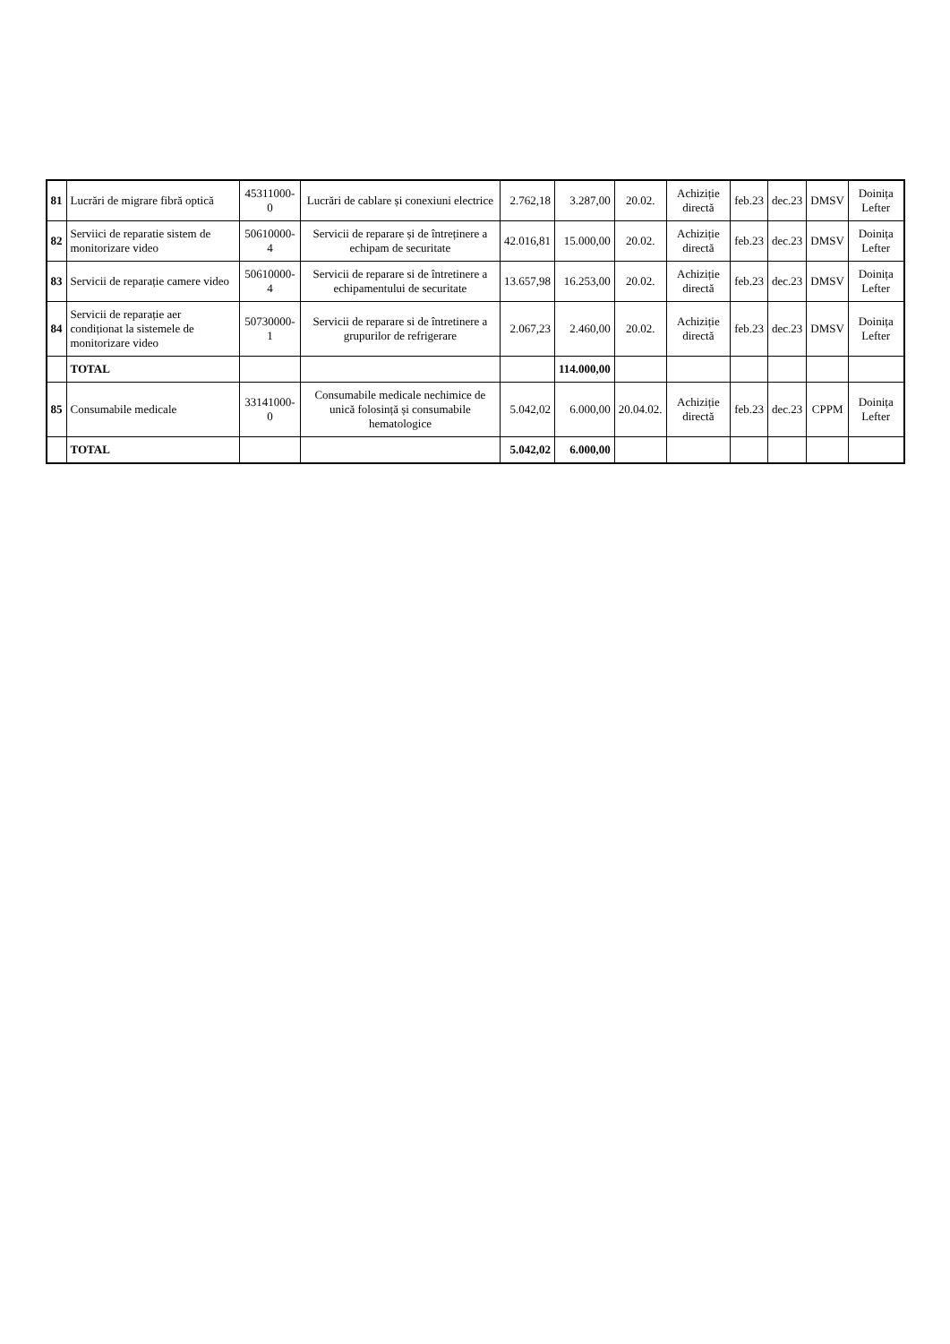| 81 | Lucrări de migrare fibră optică | 45311000-0 | Lucrări de cablare și conexiuni electrice | 2.762,18 | 3.287,00 | 20.02. | Achiziție directă | feb.23 | dec.23 | DMSV | Doinița Lefter |
| 82 | Serviici de reparatie sistem de monitorizare video | 50610000-4 | Servicii de reparare și de întreținere a echipam de securitate | 42.016,81 | 15.000,00 | 20.02. | Achiziție directă | feb.23 | dec.23 | DMSV | Doinița Lefter |
| 83 | Servicii de reparație camere video | 50610000-4 | Servicii de reparare si de întretinere a echipamentului de securitate | 13.657,98 | 16.253,00 | 20.02. | Achiziție directă | feb.23 | dec.23 | DMSV | Doinița Lefter |
| 84 | Servicii de reparație aer condiționat la sistemele de monitorizare video | 50730000-1 | Servicii de reparare si de întretinere a grupurilor de refrigerare | 2.067,23 | 2.460,00 | 20.02. | Achiziție directă | feb.23 | dec.23 | DMSV | Doinița Lefter |
| | TOTAL | | | | 114.000,00 | | | | | | |
| 85 | Consumabile medicale | 33141000-0 | Consumabile medicale nechimice de unică folosință și consumabile hematologice | 5.042,02 | 6.000,00 | 20.04.02. | Achiziție directă | feb.23 | dec.23 | CPPM | Doinița Lefter |
| | TOTAL | | | 5.042,02 | 6.000,00 | | | | | | |